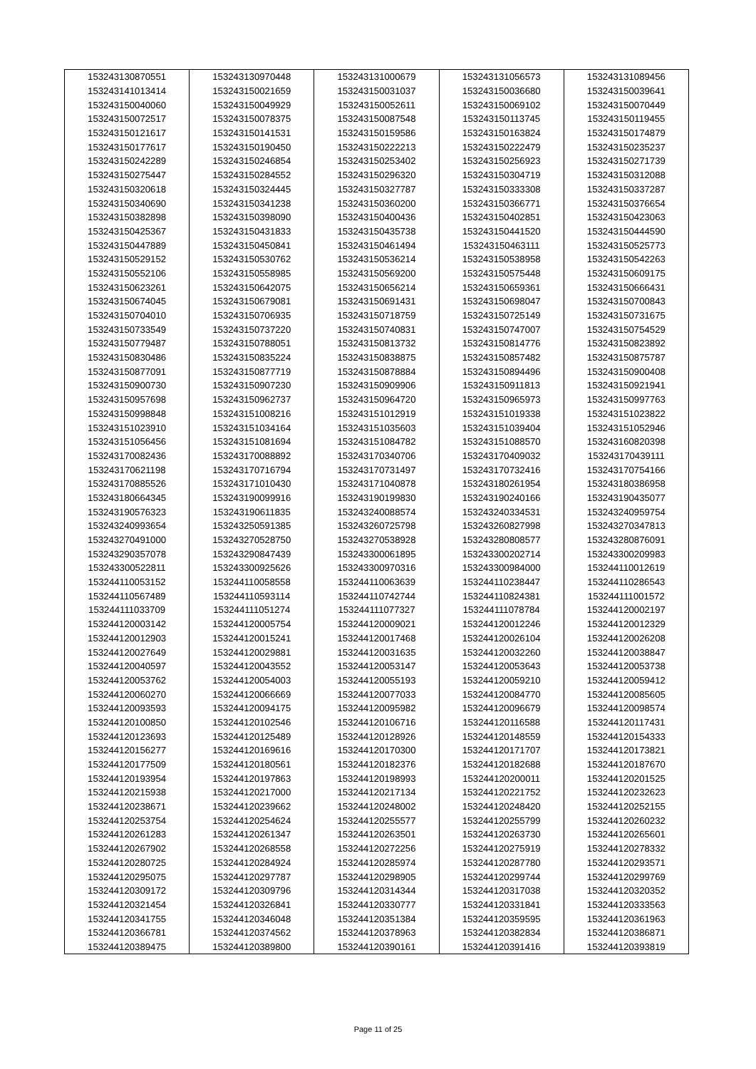| 153243130870551 | 153243130970448 | 153243131000679 | 153243131056573 | 153243131089456 |
| 153243141013414 | 153243150021659 | 153243150031037 | 153243150036680 | 153243150039641 |
| 153243150040060 | 153243150049929 | 153243150052611 | 153243150069102 | 153243150070449 |
| 153243150072517 | 153243150078375 | 153243150087548 | 153243150113745 | 153243150119455 |
| 153243150121617 | 153243150141531 | 153243150159586 | 153243150163824 | 153243150174879 |
| 153243150177617 | 153243150190450 | 153243150222213 | 153243150222479 | 153243150235237 |
| 153243150242289 | 153243150246854 | 153243150253402 | 153243150256923 | 153243150271739 |
| 153243150275447 | 153243150284552 | 153243150296320 | 153243150304719 | 153243150312088 |
| 153243150320618 | 153243150324445 | 153243150327787 | 153243150333308 | 153243150337287 |
| 153243150340690 | 153243150341238 | 153243150360200 | 153243150366771 | 153243150376654 |
| 153243150382898 | 153243150398090 | 153243150400436 | 153243150402851 | 153243150423063 |
| 153243150425367 | 153243150431833 | 153243150435738 | 153243150441520 | 153243150444590 |
| 153243150447889 | 153243150450841 | 153243150461494 | 153243150463111 | 153243150525773 |
| 153243150529152 | 153243150530762 | 153243150536214 | 153243150538958 | 153243150542263 |
| 153243150552106 | 153243150558985 | 153243150569200 | 153243150575448 | 153243150609175 |
| 153243150623261 | 153243150642075 | 153243150656214 | 153243150659361 | 153243150666431 |
| 153243150674045 | 153243150679081 | 153243150691431 | 153243150698047 | 153243150700843 |
| 153243150704010 | 153243150706935 | 153243150718759 | 153243150725149 | 153243150731675 |
| 153243150733549 | 153243150737220 | 153243150740831 | 153243150747007 | 153243150754529 |
| 153243150779487 | 153243150788051 | 153243150813732 | 153243150814776 | 153243150823892 |
| 153243150830486 | 153243150835224 | 153243150838875 | 153243150857482 | 153243150875787 |
| 153243150877091 | 153243150877719 | 153243150878884 | 153243150894496 | 153243150900408 |
| 153243150900730 | 153243150907230 | 153243150909906 | 153243150911813 | 153243150921941 |
| 153243150957698 | 153243150962737 | 153243150964720 | 153243150965973 | 153243150997763 |
| 153243150998848 | 153243151008216 | 153243151012919 | 153243151019338 | 153243151023822 |
| 153243151023910 | 153243151034164 | 153243151035603 | 153243151039404 | 153243151052946 |
| 153243151056456 | 153243151081694 | 153243151084782 | 153243151088570 | 153243160820398 |
| 153243170082436 | 153243170088892 | 153243170340706 | 153243170409032 | 153243170439111 |
| 153243170621198 | 153243170716794 | 153243170731497 | 153243170732416 | 153243170754166 |
| 153243170885526 | 153243171010430 | 153243171040878 | 153243180261954 | 153243180386958 |
| 153243180664345 | 153243190099916 | 153243190199830 | 153243190240166 | 153243190435077 |
| 153243190576323 | 153243190611835 | 153243240088574 | 153243240334531 | 153243240959754 |
| 153243240993654 | 153243250591385 | 153243260725798 | 153243260827998 | 153243270347813 |
| 153243270491000 | 153243270528750 | 153243270538928 | 153243280808577 | 153243280876091 |
| 153243290357078 | 153243290847439 | 153243300061895 | 153243300202714 | 153243300209983 |
| 153243300522811 | 153243300925626 | 153243300970316 | 153243300984000 | 153244110012619 |
| 153244110053152 | 153244110058558 | 153244110063639 | 153244110238447 | 153244110286543 |
| 153244110567489 | 153244110593114 | 153244110742744 | 153244110824381 | 153244111001572 |
| 153244111033709 | 153244111051274 | 153244111077327 | 153244111078784 | 153244120002197 |
| 153244120003142 | 153244120005754 | 153244120009021 | 153244120012246 | 153244120012329 |
| 153244120012903 | 153244120015241 | 153244120017468 | 153244120026104 | 153244120026208 |
| 153244120027649 | 153244120029881 | 153244120031635 | 153244120032260 | 153244120038847 |
| 153244120040597 | 153244120043552 | 153244120053147 | 153244120053643 | 153244120053738 |
| 153244120053762 | 153244120054003 | 153244120055193 | 153244120059210 | 153244120059412 |
| 153244120060270 | 153244120066669 | 153244120077033 | 153244120084770 | 153244120085605 |
| 153244120093593 | 153244120094175 | 153244120095982 | 153244120096679 | 153244120098574 |
| 153244120100850 | 153244120102546 | 153244120106716 | 153244120116588 | 153244120117431 |
| 153244120123693 | 153244120125489 | 153244120128926 | 153244120148559 | 153244120154333 |
| 153244120156277 | 153244120169616 | 153244120170300 | 153244120171707 | 153244120173821 |
| 153244120177509 | 153244120180561 | 153244120182376 | 153244120182688 | 153244120187670 |
| 153244120193954 | 153244120197863 | 153244120198993 | 153244120200011 | 153244120201525 |
| 153244120215938 | 153244120217000 | 153244120217134 | 153244120221752 | 153244120232623 |
| 153244120238671 | 153244120239662 | 153244120248002 | 153244120248420 | 153244120252155 |
| 153244120253754 | 153244120254624 | 153244120255577 | 153244120255799 | 153244120260232 |
| 153244120261283 | 153244120261347 | 153244120263501 | 153244120263730 | 153244120265601 |
| 153244120267902 | 153244120268558 | 153244120272256 | 153244120275919 | 153244120278332 |
| 153244120280725 | 153244120284924 | 153244120285974 | 153244120287780 | 153244120293571 |
| 153244120295075 | 153244120297787 | 153244120298905 | 153244120299744 | 153244120299769 |
| 153244120309172 | 153244120309796 | 153244120314344 | 153244120317038 | 153244120320352 |
| 153244120321454 | 153244120326841 | 153244120330777 | 153244120331841 | 153244120333563 |
| 153244120341755 | 153244120346048 | 153244120351384 | 153244120359595 | 153244120361963 |
| 153244120366781 | 153244120374562 | 153244120378963 | 153244120382834 | 153244120386871 |
| 153244120389475 | 153244120389800 | 153244120390161 | 153244120391416 | 153244120393819 |
Page 11 of 25